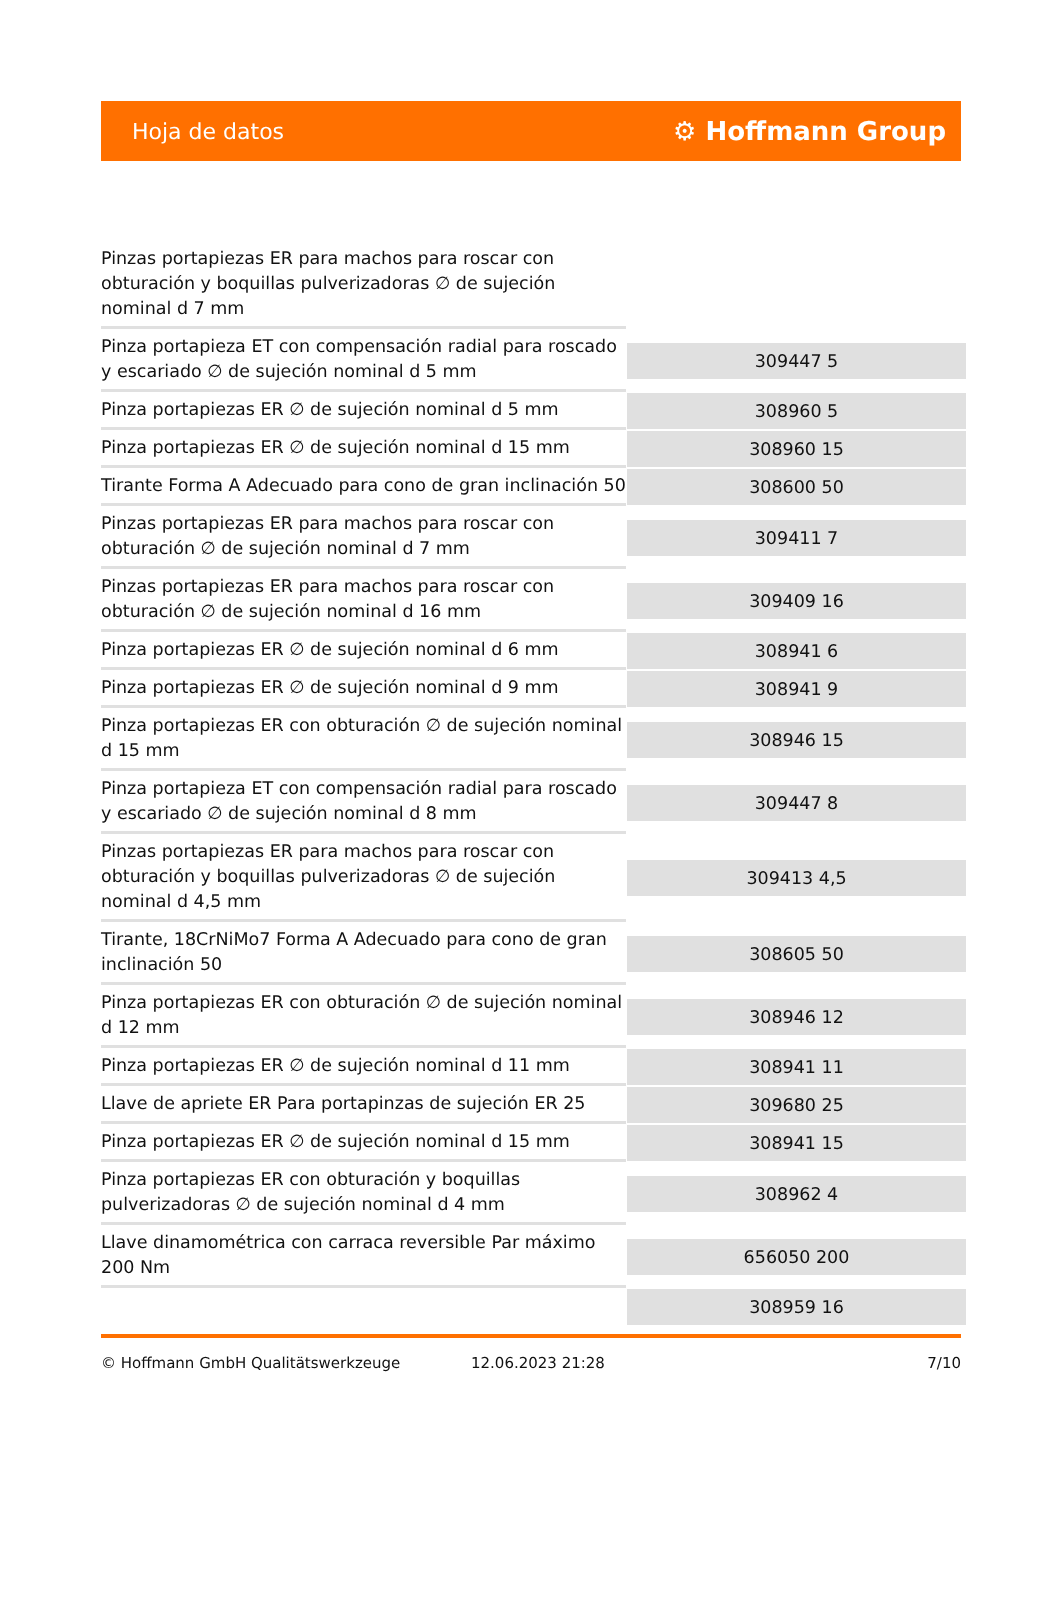Hoja de datos ⚙ Hoffmann Group
| Pinzas portapiezas ER para machos para roscar con obturación y boquillas pulverizadoras ∅ de sujeción nominal d 7 mm | |
| Pinza portapieza ET con compensación radial para roscado y escariado ∅ de sujeción nominal d 5 mm | 309447 5 |
| Pinza portapiezas ER ∅ de sujeción nominal d 5 mm | 308960 5 |
| Pinza portapiezas ER ∅ de sujeción nominal d 15 mm | 308960 15 |
| Tirante Forma A Adecuado para cono de gran inclinación 50 | 308600 50 |
| Pinzas portapiezas ER para machos para roscar con obturación ∅ de sujeción nominal d 7 mm | 309411 7 |
| Pinzas portapiezas ER para machos para roscar con obturación ∅ de sujeción nominal d 16 mm | 309409 16 |
| Pinza portapiezas ER ∅ de sujeción nominal d 6 mm | 308941 6 |
| Pinza portapiezas ER ∅ de sujeción nominal d 9 mm | 308941 9 |
| Pinza portapiezas ER con obturación ∅ de sujeción nominal d 15 mm | 308946 15 |
| Pinza portapieza ET con compensación radial para roscado y escariado ∅ de sujeción nominal d 8 mm | 309447 8 |
| Pinzas portapiezas ER para machos para roscar con obturación y boquillas pulverizadoras ∅ de sujeción nominal d 4,5 mm | 309413 4,5 |
| Tirante, 18CrNiMo7 Forma A Adecuado para cono de gran inclinación 50 | 308605 50 |
| Pinza portapiezas ER con obturación ∅ de sujeción nominal d 12 mm | 308946 12 |
| Pinza portapiezas ER ∅ de sujeción nominal d 11 mm | 308941 11 |
| Llave de apriete ER Para portapinzas de sujeción ER 25 | 309680 25 |
| Pinza portapiezas ER ∅ de sujeción nominal d 15 mm | 308941 15 |
| Pinza portapiezas ER con obturación y boquillas pulverizadoras ∅ de sujeción nominal d 4 mm | 308962 4 |
| Llave dinamométrica con carraca reversible Par máximo 200 Nm | 656050 200 |
| | 308959 16 |
© Hoffmann GmbH Qualitätswerkzeuge 12.06.2023 21:28 7/10